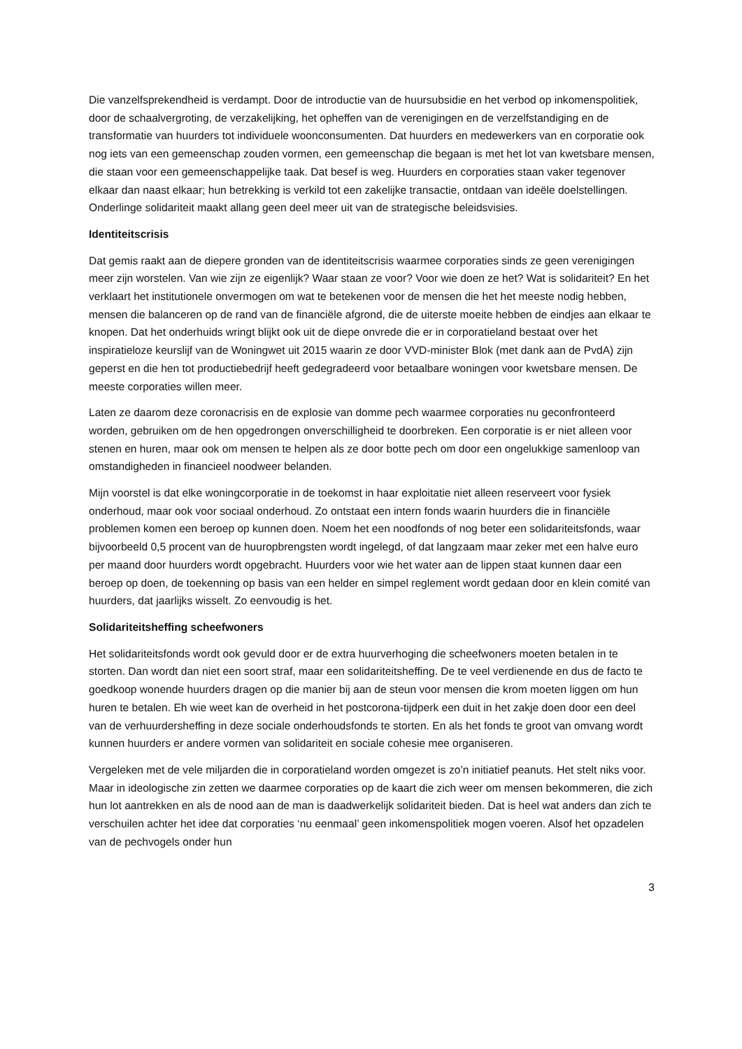Die vanzelfsprekendheid is verdampt. Door de introductie van de huursubsidie en het verbod op inkomenspolitiek, door de schaalvergroting, de verzakelijking, het opheffen van de verenigingen en de verzelfstandiging en de transformatie van huurders tot individuele woonconsumenten. Dat huurders en medewerkers van en corporatie ook nog iets van een gemeenschap zouden vormen, een gemeenschap die begaan is met het lot van kwetsbare mensen, die staan voor een gemeenschappelijke taak. Dat besef is weg. Huurders en corporaties staan vaker tegenover elkaar dan naast elkaar; hun betrekking is verkild tot een zakelijke transactie, ontdaan van ideële doelstellingen. Onderlinge solidariteit maakt allang geen deel meer uit van de strategische beleidsvisies.
Identiteitscrisis
Dat gemis raakt aan de diepere gronden van de identiteitscrisis waarmee corporaties sinds ze geen verenigingen meer zijn worstelen. Van wie zijn ze eigenlijk? Waar staan ze voor? Voor wie doen ze het? Wat is solidariteit? En het verklaart het institutionele onvermogen om wat te betekenen voor de mensen die het het meeste nodig hebben, mensen die balanceren op de rand van de financiële afgrond, die de uiterste moeite hebben de eindjes aan elkaar te knopen. Dat het onderhuids wringt blijkt ook uit de diepe onvrede die er in corporatieland bestaat over het inspiratieloze keurslijf van de Woningwet uit 2015 waarin ze door VVD-minister Blok (met dank aan de PvdA) zijn geperst en die hen tot productiebedrijf heeft gedegradeerd voor betaalbare woningen voor kwetsbare mensen. De meeste corporaties willen meer.
Laten ze daarom deze coronacrisis en de explosie van domme pech waarmee corporaties nu geconfronteerd worden, gebruiken om de hen opgedrongen onverschilligheid te doorbreken. Een corporatie is er niet alleen voor stenen en huren, maar ook om mensen te helpen als ze door botte pech om door een ongelukkige samenloop van omstandigheden in financieel noodweer belanden.
Mijn voorstel is dat elke woningcorporatie in de toekomst in haar exploitatie niet alleen reserveert voor fysiek onderhoud, maar ook voor sociaal onderhoud. Zo ontstaat een intern fonds waarin huurders die in financiële problemen komen een beroep op kunnen doen. Noem het een noodfonds of nog beter een solidariteitsfonds, waar bijvoorbeeld 0,5 procent van de huuropbrengsten wordt ingelegd, of dat langzaam maar zeker met een halve euro per maand door huurders wordt opgebracht. Huurders voor wie het water aan de lippen staat kunnen daar een beroep op doen, de toekenning op basis van een helder en simpel reglement wordt gedaan door en klein comité van huurders, dat jaarlijks wisselt. Zo eenvoudig is het.
Solidariteitsheffing scheefwoners
Het solidariteitsfonds wordt ook gevuld door er de extra huurverhoging die scheefwoners moeten betalen in te storten. Dan wordt dan niet een soort straf, maar een solidariteitsheffing. De te veel verdienende en dus de facto te goedkoop wonende huurders dragen op die manier bij aan de steun voor mensen die krom moeten liggen om hun huren te betalen. Eh wie weet kan de overheid in het postcorona-tijdperk een duit in het zakje doen door een deel van de verhuurdersheffing in deze sociale onderhoudsfonds te storten. En als het fonds te groot van omvang wordt kunnen huurders er andere vormen van solidariteit en sociale cohesie mee organiseren.
Vergeleken met de vele miljarden die in corporatieland worden omgezet is zo’n initiatief peanuts. Het stelt niks voor. Maar in ideologische zin zetten we daarmee corporaties op de kaart die zich weer om mensen bekommeren, die zich hun lot aantrekken en als de nood aan de man is daadwerkelijk solidariteit bieden. Dat is heel wat anders dan zich te verschuilen achter het idee dat corporaties ‘nu eenmaal’ geen inkomenspolitiek mogen voeren. Alsof het opzadelen van de pechvogels onder hun
3